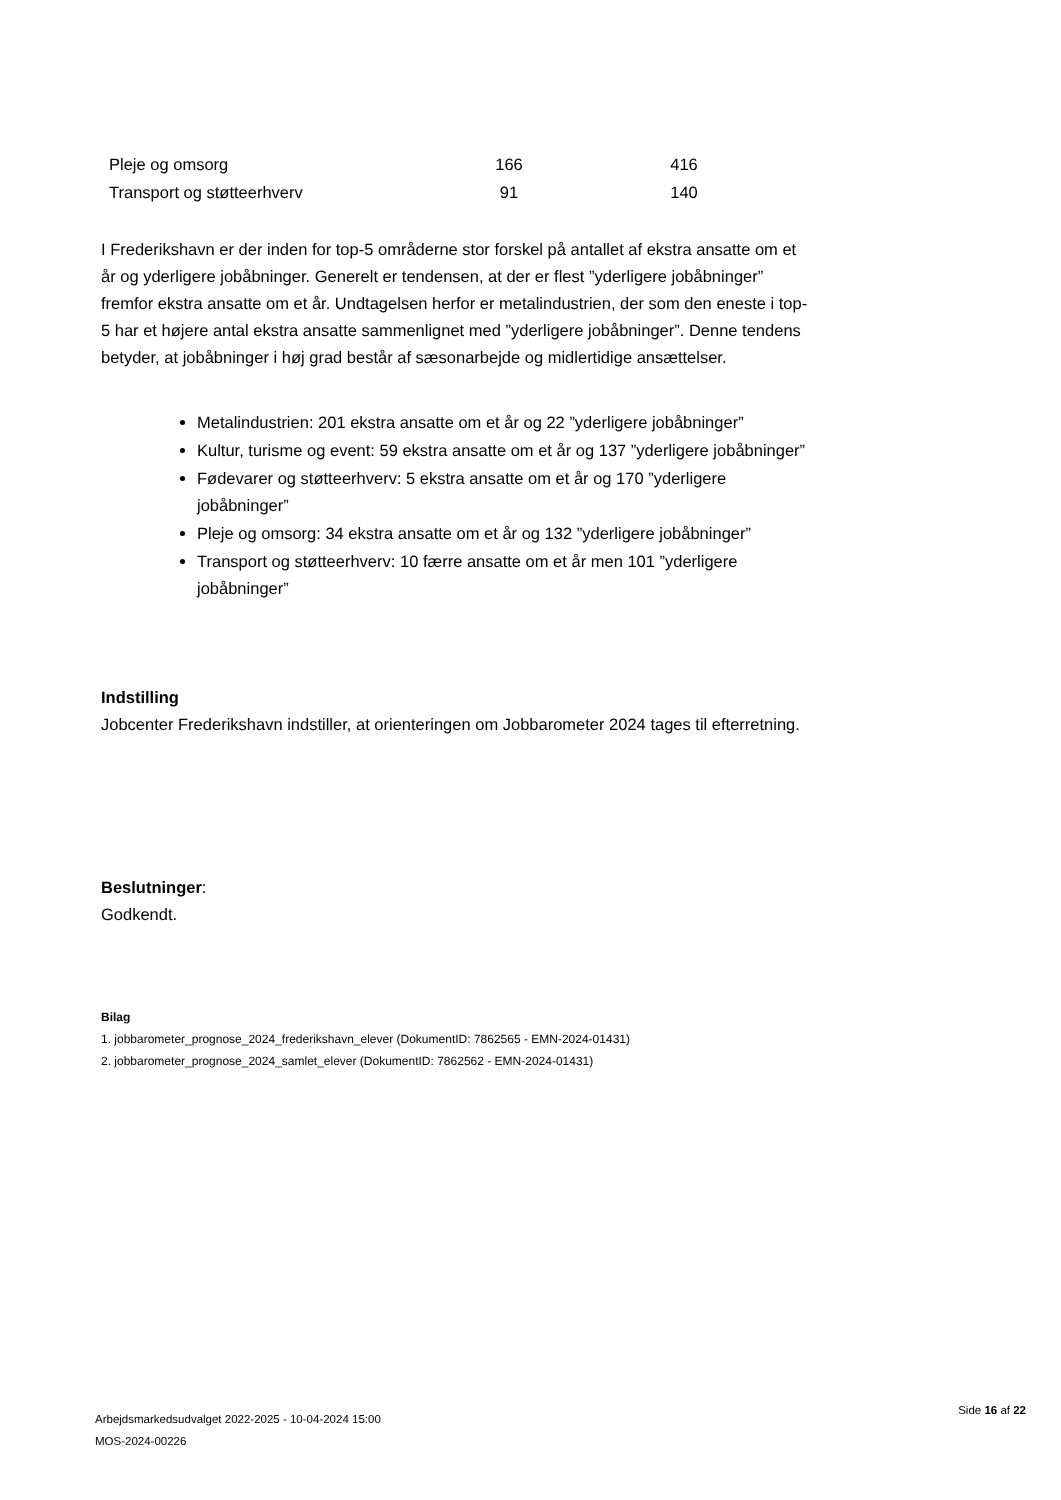| Pleje og omsorg | 166 | 416 |
| Transport og støtteerhverv | 91 | 140 |
I Frederikshavn er der inden for top-5 områderne stor forskel på antallet af ekstra ansatte om et år og yderligere jobåbninger. Generelt er tendensen, at der er flest ”yderligere jobåbninger” fremfor ekstra ansatte om et år. Undtagelsen herfor er metalindustrien, der som den eneste i top-5 har et højere antal ekstra ansatte sammenlignet med ”yderligere jobåbninger”. Denne tendens betyder, at jobåbninger i høj grad består af sæsonarbejde og midlertidige ansættelser.
Metalindustrien: 201 ekstra ansatte om et år og 22 ”yderligere jobåbninger”
Kultur, turisme og event: 59 ekstra ansatte om et år og 137 ”yderligere jobåbninger”
Fødevarer og støtteerhverv: 5 ekstra ansatte om et år og 170 ”yderligere jobåbninger”
Pleje og omsorg: 34 ekstra ansatte om et år og 132 ”yderligere jobåbninger”
Transport og støtteerhverv: 10 færre ansatte om et år men 101 ”yderligere jobåbninger”
Indstilling
Jobcenter Frederikshavn indstiller, at orienteringen om Jobbarometer 2024 tages til efterretning.
Beslutninger:
Godkendt.
Bilag
1. jobbarometer_prognose_2024_frederikshavn_elever (DokumentID: 7862565 - EMN-2024-01431)
2. jobbarometer_prognose_2024_samlet_elever (DokumentID: 7862562 - EMN-2024-01431)
Arbejdsmarkedsudvalget 2022-2025 - 10-04-2024 15:00
MOS-2024-00226
Side 16 af 22